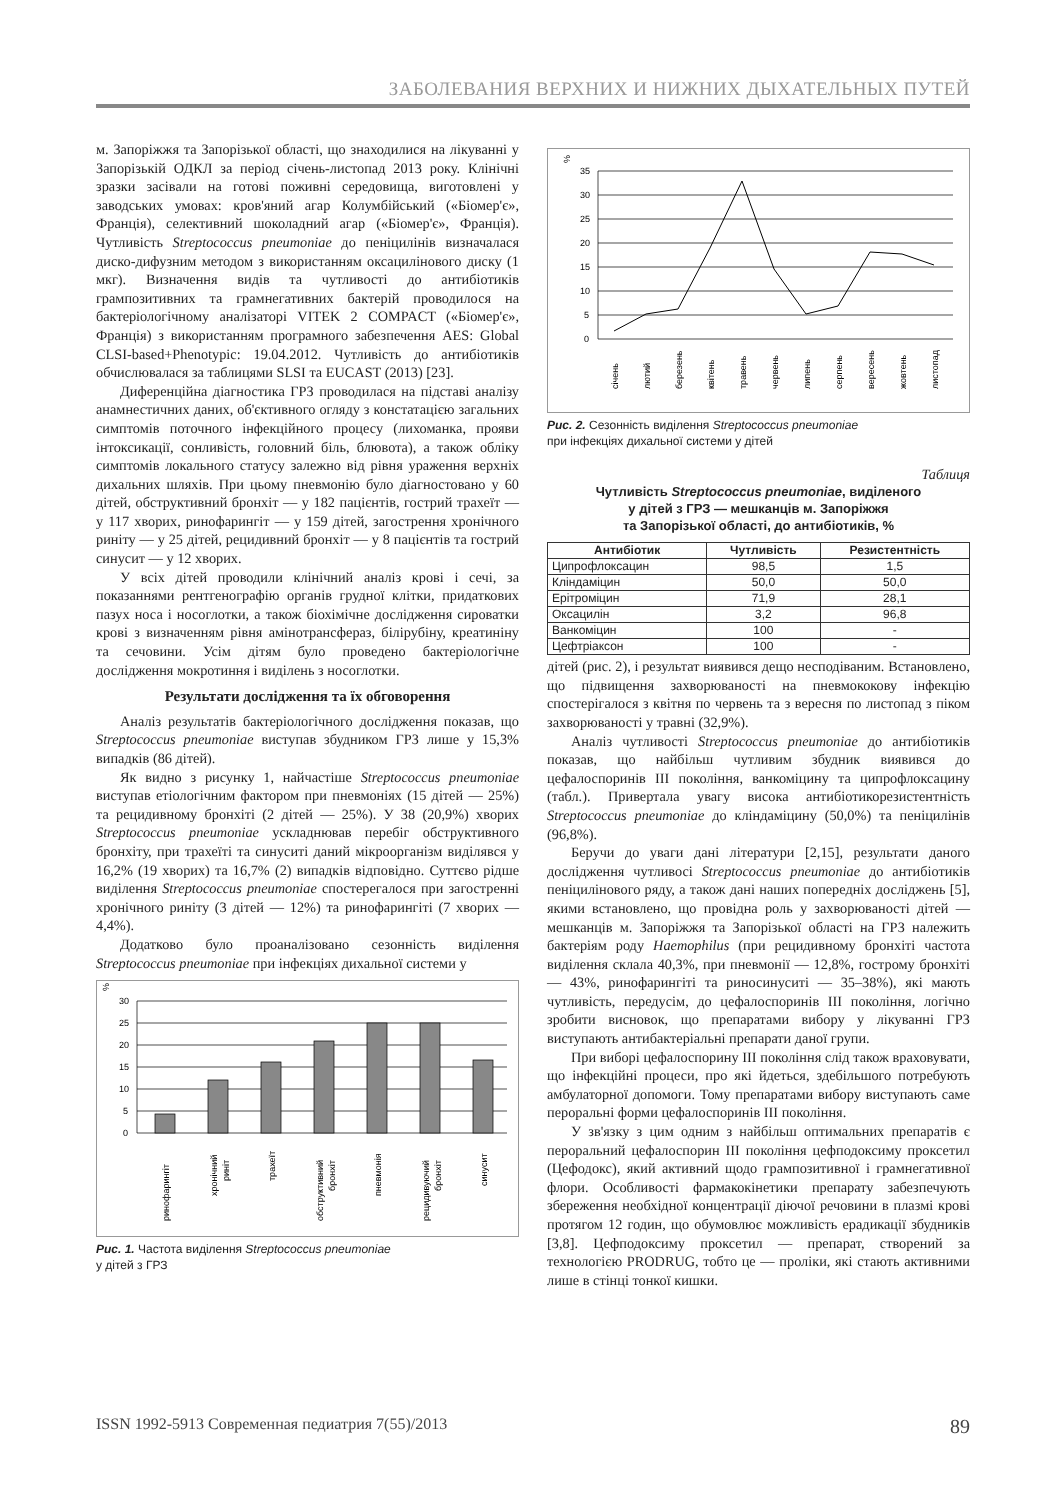ЗАБОЛЕВАНИЯ ВЕРХНИХ И НИЖНИХ ДЫХАТЕЛЬНЫХ ПУТЕЙ
м. Запоріжжя та Запорізької області, що знаходилися на лікуванні у Запорізькій ОДКЛ за період січень-листопад 2013 року. Клінічні зразки засівали на готові поживні середовища, виготовлені у заводських умовах: кров'яний агар Колумбійський («Біомер'є», Франція), селективний шоколадний агар («Біомер'є», Франція). Чутливість Streptococcus pneumoniae до пеніцилінів визначалася диско-дифузним методом з використанням оксацилінового диску (1 мкг). Визначення видів та чутливості до антибіотиків грампозитивних та грамнегативних бактерій проводилося на бактеріологічному аналізаторі VITEK 2 COMPACT («Біомер'є», Франція) з використанням програмного забезпечення AES: Global CLSI-based+Phenotypic: 19.04.2012. Чутливість до антибіотиків обчислювалася за таблицями SLSI та EUCAST (2013) [23].
Диференційна діагностика ГРЗ проводилася на підставі аналізу анамнестичних даних, об'єктивного огляду з констатацією загальних симптомів поточного інфекційного процесу (лихоманка, прояви інтоксикації, сонливість, головний біль, блювота), а також обліку симптомів локального статусу залежно від рівня ураження верхніх дихальних шляхів. При цьому пневмонію було діагностовано у 60 дітей, обструктивний бронхіт — у 182 пацієнтів, гострий трахеїт — у 117 хворих, ринофарингіт — у 159 дітей, загострення хронічного риніту — у 25 дітей, рецидивний бронхіт — у 8 пацієнтів та гострий синусит — у 12 хворих.
У всіх дітей проводили клінічний аналіз крові і сечі, за показаннями рентгенографію органів грудної клітки, придаткових пазух носа і носоглотки, а також біохімічне дослідження сироватки крові з визначенням рівня амінотрансфераз, білірубіну, креатиніну та сечовини. Усім дітям було проведено бактеріологічне дослідження мокротиння і виділень з носоглотки.
Результати дослідження та їх обговорення
Аналіз результатів бактеріологічного дослідження показав, що Streptococcus pneumoniae виступав збудником ГРЗ лише у 15,3% випадків (86 дітей).
Як видно з рисунку 1, найчастіше Streptococcus pneumoniae виступав етіологічним фактором при пневмоніях (15 дітей — 25%) та рецидивному бронхіті (2 дітей — 25%). У 38 (20,9%) хворих Streptococcus pneumoniae ускладнював перебіг обструктивного бронхіту, при трахеїті та синуситі даний мікроорганізм виділявся у 16,2% (19 хворих) та 16,7% (2) випадків відповідно. Суттєво рідше виділення Streptococcus pneumoniae спостерегалося при загостренні хронічного риніту (3 дітей — 12%) та ринофарингіті (7 хворих — 4,4%).
Додатково було проаналізовано сезонність виділення Streptococcus pneumoniae при інфекціях дихальної системи у
%
30
25
20
15
10
5
0
ринофарингіт
хронічний
риніт
трахеїт
обструктивний
бронхіт
пневмонія
рецидивуючий
бронхіт
синусит
Рис. 1. Частота виділення Streptococcus pneumoniae
у дітей з ГРЗ
%
35
30
25
20
15
10
5
0
січень
лютий
березень
квітень
травень
червень
липень
серпень
вересень
жовтень
листопад
Рис. 2. Сезонність виділення Streptococcus pneumoniae
при інфекціях дихальної системи у дітей
Таблиця
Чутливість Streptococcus pneumoniae, виділеного
у дітей з ГРЗ — мешканців м. Запоріжжя
та Запорізької області, до антибіотиків, %
| Антибіотик | Чутливість | Резистентність |
| --- | --- | --- |
| Ципрофлоксацин | 98,5 | 1,5 |
| Кліндаміцин | 50,0 | 50,0 |
| Ерітроміцин | 71,9 | 28,1 |
| Оксацилін | 3,2 | 96,8 |
| Ванкоміцин | 100 | - |
| Цефтріаксон | 100 | - |
дітей (рис. 2), і результат виявився дещо несподіваним. Встановлено, що підвищення захворюваності на пневмококову інфекцію спостерігалося з квітня по червень та з вересня по листопад з піком захворюваності у травні (32,9%).
Аналіз чутливості Streptococcus pneumoniae до антибіотиків показав, що найбільш чутливим збудник виявився до цефалоспоринів III покоління, ванкоміцину та ципрофлоксацину (табл.). Привертала увагу висока антибіотикорезистентність Streptococcus pneumoniae до кліндаміцину (50,0%) та пеніцилінів (96,8%).
Беручи до уваги дані літератури [2,15], результати даного дослідження чутливосі Streptococcus pneumoniae до антибіотиків пеніцилінового ряду, а також дані наших попередніх досліджень [5], якими встановлено, що провідна роль у захворюваності дітей — мешканців м. Запоріжжя та Запорізької області на ГРЗ належить бактеріям роду Haemophilus (при рецидивному бронхіті частота виділення склала 40,3%, при пневмонії — 12,8%, гострому бронхіті — 43%, ринофарингіті та риносинуситі — 35–38%), які мають чутливість, передусім, до цефалоспоринів III покоління, логічно зробити висновок, що препаратами вибору у лікуванні ГРЗ виступають антибактеріальні препарати даної групи.
При виборі цефалоспорину III покоління слід також враховувати, що інфекційні процеси, про які йдеться, здебільшого потребують амбулаторної допомоги. Тому препаратами вибору виступають саме пероральні форми цефалоспоринів III покоління.
У зв'язку з цим одним з найбільш оптимальних препаратів є пероральний цефалоспорин III покоління цефподоксиму проксетил (Цефодокс), який активний щодо грампозитивної і грамнегативної флори. Особливості фармакокінетики препарату забезпечують збереження необхідної концентрації діючої речовини в плазмі крові протягом 12 годин, що обумовлює можливість ерадикації збудників [3,8]. Цефподоксиму проксетил — препарат, створений за технологією PRODRUG, тобто це — проліки, які стають активними лише в стінці тонкої кишки.
ISSN 1992-5913 Современная педиатрия 7(55)/2013 89